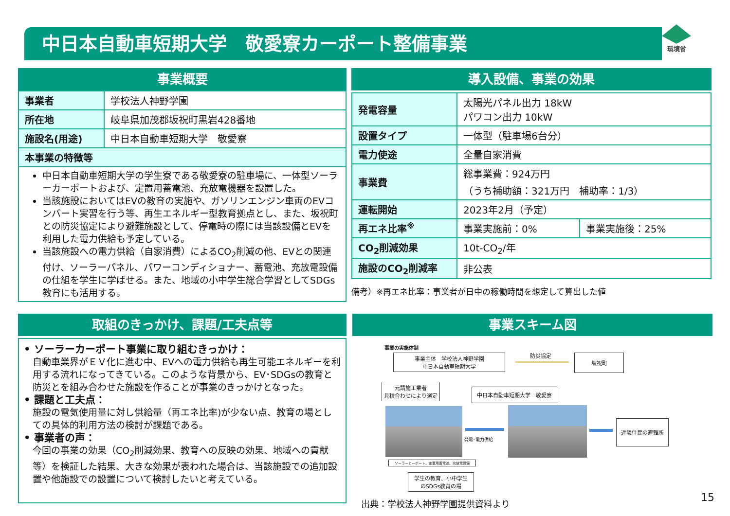中日本自動車短期大学　敬愛寮カーポート整備事業 環境省
事業概要
| 事業者 | 学校法人神野学園 |
| 所在地 | 岐阜県加茂郡坂祝町黒岩428番地 |
| 施設名(用途) | 中日本自動車短期大学 敬愛寮 |
| 本事業の特徴等 | |
| 中日本自動車短期大学の学生寮である敬愛寮の駐車場に、一体型ソーラーカーポートおよび、定置用蓄電池、充放電機器を設置した。 当該施設においてはEVの教育の実施や、ガソリンエンジン車両のEVコンバート実習を行う等、再生エネルギー型教育拠点とし、また、坂祝町との防災協定により避難施設として、停電時の際には当該設備とEVを利用した電力供給も予定している。 当該施設への電力供給（自家消費）によるCO<sub>2</sub>削減の他、EVとの関連付け、ソーラーパネル、パワーコンディショナー、蓄電池、充放電設備の仕組を学生に学ばせる。また、地域の小中学生総合学習としてSDGs教育にも活用する。 | |
導入設備、事業の効果
| 発電容量 | 太陽光パネル出力 18kW パワコン出力 10kW | |
| 設置タイプ | 一体型（駐車場6台分） | |
| 電力使途 | 全量自家消費 | |
| 事業費 | 総事業費：924万円 （うち補助額：321万円 補助率：1/3） | |
| 運転開始 | 2023年2月（予定） | |
| 再エネ比率<sup>※</sup> | 事業実施前：0% | 事業実施後：25% |
| CO<sub>2</sub>削減効果 | 10t-CO<sub>2</sub>/年 | |
| 施設のCO<sub>2</sub>削減率 | 非公表 | |
備考）※再エネ比率：事業者が日中の稼働時間を想定して算出した値
取組のきっかけ、課題/工夫点等
• ソーラーカーポート事業に取り組むきっかけ：
自動車業界がＥＶ化に進む中、EVへの電力供給も再生可能エネルギーを利用する流れになってきている。このような背景から、EV･SDGsの教育と防災とを組み合わせた施設を作ることが事業のきっかけとなった。
• 課題と工夫点：
施設の電気使用量に対し供給量（再エネ比率)が少ない点、教育の場としての具体的利用方法の検討が課題である。
• 事業者の声：
今回の事業の効果（CO<sub>2</sub>削減効果、教育への反映の効果、地域への貢献等）を検証した結果、大きな効果が表われた場合は、当該施設での追加設置や他施設での設置について検討したいと考えている。
事業スキーム図
事業の実施体制
事業主体　学校法人神野学園
中日本自動車短期大学
防災協定 坂祝町
元請施工業者
見積合わせにより選定
中日本自動車短期大学　敬愛寮
発電･電力供給
近隣住民の避難所
ソーラーカーポート、定置用蓄電池、充放電設備
学生の教育、小中学生
のSDGs教育の場
出典：学校法人神野学園提供資料より
15